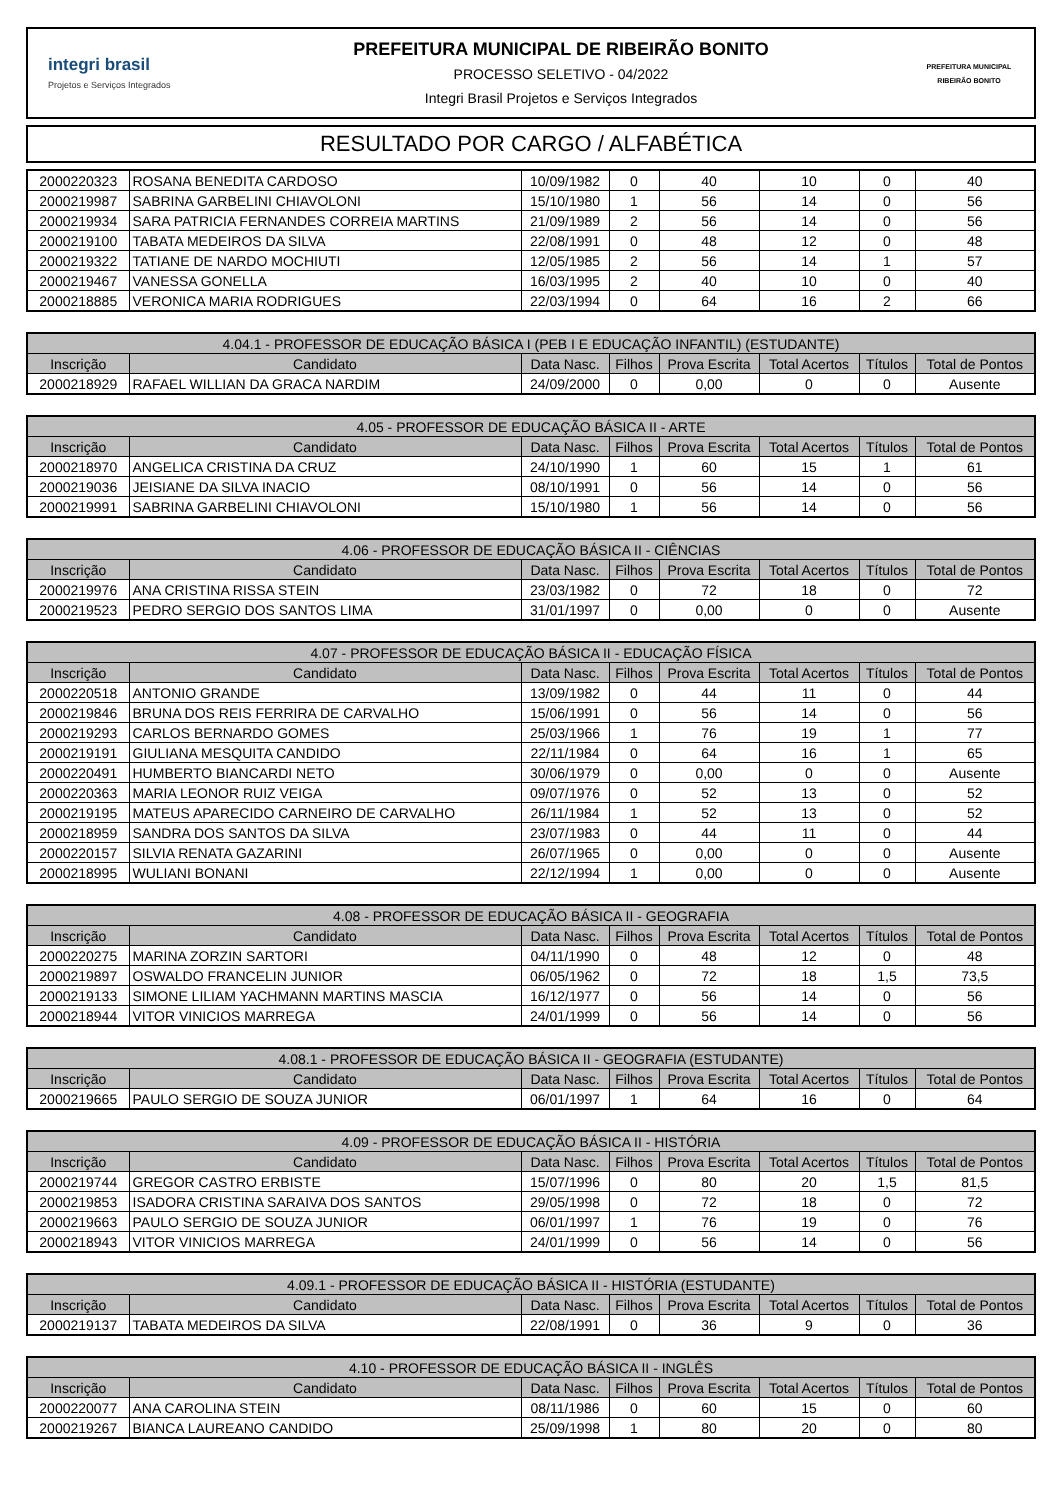integri brasil
Projetos e Serviços Integrados
PREFEITURA MUNICIPAL DE RIBEIRÃO BONITO
PROCESSO SELETIVO - 04/2022
Integri Brasil Projetos e Serviços Integrados
PREFEITURA MUNICIPAL
RIBEIRÃO BONITO
RESULTADO POR CARGO / ALFABÉTICA
| 2000220323 | ROSANA BENEDITA CARDOSO | 10/09/1982 | 0 | 40 | 10 | 0 | 40 |
| 2000219987 | SABRINA GARBELINI CHIAVOLONI | 15/10/1980 | 1 | 56 | 14 | 0 | 56 |
| 2000219934 | SARA PATRICIA FERNANDES CORREIA MARTINS | 21/09/1989 | 2 | 56 | 14 | 0 | 56 |
| 2000219100 | TABATA MEDEIROS DA SILVA | 22/08/1991 | 0 | 48 | 12 | 0 | 48 |
| 2000219322 | TATIANE DE NARDO MOCHIUTI | 12/05/1985 | 2 | 56 | 14 | 1 | 57 |
| 2000219467 | VANESSA GONELLA | 16/03/1995 | 2 | 40 | 10 | 0 | 40 |
| 2000218885 | VERONICA MARIA RODRIGUES | 22/03/1994 | 0 | 64 | 16 | 2 | 66 |
| 4.04.1 - PROFESSOR DE EDUCAÇÃO BÁSICA I (PEB I E EDUCAÇÃO INFANTIL) (ESTUDANTE) | | | | | | | |
| --- | --- | --- | --- | --- | --- | --- | --- |
| Inscrição | Candidato | Data Nasc. | Filhos | Prova Escrita | Total Acertos | Títulos | Total de Pontos |
| 2000218929 | RAFAEL WILLIAN DA GRACA NARDIM | 24/09/2000 | 0 | 0,00 | 0 | 0 | Ausente |
| 4.05 - PROFESSOR DE EDUCAÇÃO BÁSICA II - ARTE | | | | | | | |
| --- | --- | --- | --- | --- | --- | --- | --- |
| Inscrição | Candidato | Data Nasc. | Filhos | Prova Escrita | Total Acertos | Títulos | Total de Pontos |
| 2000218970 | ANGELICA CRISTINA DA CRUZ | 24/10/1990 | 1 | 60 | 15 | 1 | 61 |
| 2000219036 | JEISIANE DA SILVA INACIO | 08/10/1991 | 0 | 56 | 14 | 0 | 56 |
| 2000219991 | SABRINA GARBELINI CHIAVOLONI | 15/10/1980 | 1 | 56 | 14 | 0 | 56 |
| 4.06 - PROFESSOR DE EDUCAÇÃO BÁSICA II - CIÊNCIAS | | | | | | | |
| --- | --- | --- | --- | --- | --- | --- | --- |
| Inscrição | Candidato | Data Nasc. | Filhos | Prova Escrita | Total Acertos | Títulos | Total de Pontos |
| 2000219976 | ANA CRISTINA RISSA STEIN | 23/03/1982 | 0 | 72 | 18 | 0 | 72 |
| 2000219523 | PEDRO SERGIO DOS SANTOS LIMA | 31/01/1997 | 0 | 0,00 | 0 | 0 | Ausente |
| 4.07 - PROFESSOR DE EDUCAÇÃO BÁSICA II - EDUCAÇÃO FÍSICA | | | | | | | |
| --- | --- | --- | --- | --- | --- | --- | --- |
| Inscrição | Candidato | Data Nasc. | Filhos | Prova Escrita | Total Acertos | Títulos | Total de Pontos |
| 2000220518 | ANTONIO GRANDE | 13/09/1982 | 0 | 44 | 11 | 0 | 44 |
| 2000219846 | BRUNA DOS REIS FERRIRA DE CARVALHO | 15/06/1991 | 0 | 56 | 14 | 0 | 56 |
| 2000219293 | CARLOS BERNARDO GOMES | 25/03/1966 | 1 | 76 | 19 | 1 | 77 |
| 2000219191 | GIULIANA MESQUITA CANDIDO | 22/11/1984 | 0 | 64 | 16 | 1 | 65 |
| 2000220491 | HUMBERTO BIANCARDI NETO | 30/06/1979 | 0 | 0,00 | 0 | 0 | Ausente |
| 2000220363 | MARIA LEONOR RUIZ VEIGA | 09/07/1976 | 0 | 52 | 13 | 0 | 52 |
| 2000219195 | MATEUS APARECIDO CARNEIRO DE CARVALHO | 26/11/1984 | 1 | 52 | 13 | 0 | 52 |
| 2000218959 | SANDRA DOS SANTOS DA SILVA | 23/07/1983 | 0 | 44 | 11 | 0 | 44 |
| 2000220157 | SILVIA RENATA GAZARINI | 26/07/1965 | 0 | 0,00 | 0 | 0 | Ausente |
| 2000218995 | WULIANI BONANI | 22/12/1994 | 1 | 0,00 | 0 | 0 | Ausente |
| 4.08 - PROFESSOR DE EDUCAÇÃO BÁSICA II - GEOGRAFIA | | | | | | | |
| --- | --- | --- | --- | --- | --- | --- | --- |
| Inscrição | Candidato | Data Nasc. | Filhos | Prova Escrita | Total Acertos | Títulos | Total de Pontos |
| 2000220275 | MARINA ZORZIN SARTORI | 04/11/1990 | 0 | 48 | 12 | 0 | 48 |
| 2000219897 | OSWALDO FRANCELIN JUNIOR | 06/05/1962 | 0 | 72 | 18 | 1,5 | 73,5 |
| 2000219133 | SIMONE LILIAM YACHMANN MARTINS MASCIA | 16/12/1977 | 0 | 56 | 14 | 0 | 56 |
| 2000218944 | VITOR VINICIOS MARREGA | 24/01/1999 | 0 | 56 | 14 | 0 | 56 |
| 4.08.1 - PROFESSOR DE EDUCAÇÃO BÁSICA II - GEOGRAFIA (ESTUDANTE) | | | | | | | |
| --- | --- | --- | --- | --- | --- | --- | --- |
| Inscrição | Candidato | Data Nasc. | Filhos | Prova Escrita | Total Acertos | Títulos | Total de Pontos |
| 2000219665 | PAULO SERGIO DE SOUZA JUNIOR | 06/01/1997 | 1 | 64 | 16 | 0 | 64 |
| 4.09 - PROFESSOR DE EDUCAÇÃO BÁSICA II - HISTÓRIA | | | | | | | |
| --- | --- | --- | --- | --- | --- | --- | --- |
| Inscrição | Candidato | Data Nasc. | Filhos | Prova Escrita | Total Acertos | Títulos | Total de Pontos |
| 2000219744 | GREGOR CASTRO ERBISTE | 15/07/1996 | 0 | 80 | 20 | 1,5 | 81,5 |
| 2000219853 | ISADORA CRISTINA SARAIVA DOS SANTOS | 29/05/1998 | 0 | 72 | 18 | 0 | 72 |
| 2000219663 | PAULO SERGIO DE SOUZA JUNIOR | 06/01/1997 | 1 | 76 | 19 | 0 | 76 |
| 2000218943 | VITOR VINICIOS MARREGA | 24/01/1999 | 0 | 56 | 14 | 0 | 56 |
| 4.09.1 - PROFESSOR DE EDUCAÇÃO BÁSICA II - HISTÓRIA (ESTUDANTE) | | | | | | | |
| --- | --- | --- | --- | --- | --- | --- | --- |
| Inscrição | Candidato | Data Nasc. | Filhos | Prova Escrita | Total Acertos | Títulos | Total de Pontos |
| 2000219137 | TABATA MEDEIROS DA SILVA | 22/08/1991 | 0 | 36 | 9 | 0 | 36 |
| 4.10 - PROFESSOR DE EDUCAÇÃO BÁSICA II - INGLÊS | | | | | | | |
| --- | --- | --- | --- | --- | --- | --- | --- |
| Inscrição | Candidato | Data Nasc. | Filhos | Prova Escrita | Total Acertos | Títulos | Total de Pontos |
| 2000220077 | ANA CAROLINA STEIN | 08/11/1986 | 0 | 60 | 15 | 0 | 60 |
| 2000219267 | BIANCA LAUREANO CANDIDO | 25/09/1998 | 1 | 80 | 20 | 0 | 80 |